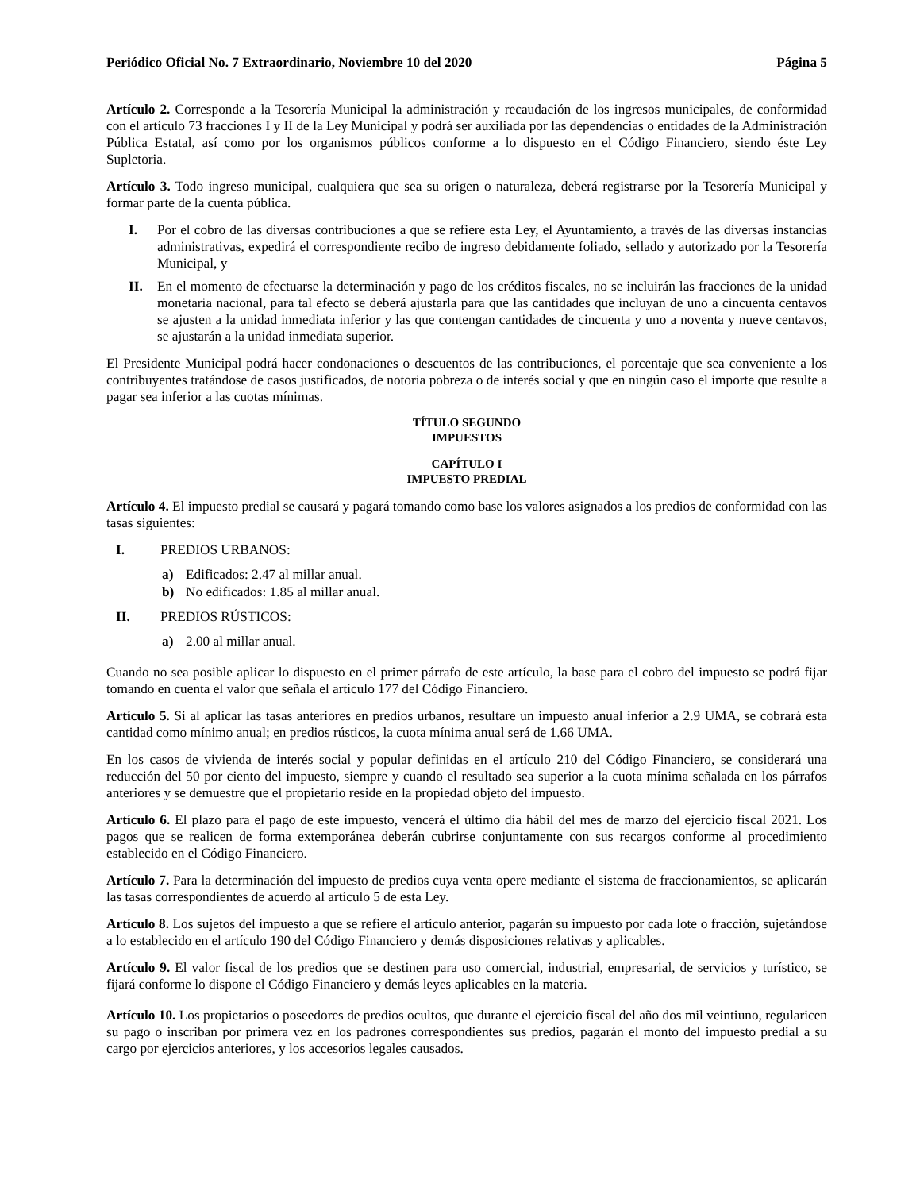Periódico Oficial No. 7 Extraordinario, Noviembre 10 del 2020 Página 5
Artículo 2. Corresponde a la Tesorería Municipal la administración y recaudación de los ingresos municipales, de conformidad con el artículo 73 fracciones I y II de la Ley Municipal y podrá ser auxiliada por las dependencias o entidades de la Administración Pública Estatal, así como por los organismos públicos conforme a lo dispuesto en el Código Financiero, siendo éste Ley Supletoria.
Artículo 3. Todo ingreso municipal, cualquiera que sea su origen o naturaleza, deberá registrarse por la Tesorería Municipal y formar parte de la cuenta pública.
I. Por el cobro de las diversas contribuciones a que se refiere esta Ley, el Ayuntamiento, a través de las diversas instancias administrativas, expedirá el correspondiente recibo de ingreso debidamente foliado, sellado y autorizado por la Tesorería Municipal, y
II. En el momento de efectuarse la determinación y pago de los créditos fiscales, no se incluirán las fracciones de la unidad monetaria nacional, para tal efecto se deberá ajustarla para que las cantidades que incluyan de uno a cincuenta centavos se ajusten a la unidad inmediata inferior y las que contengan cantidades de cincuenta y uno a noventa y nueve centavos, se ajustarán a la unidad inmediata superior.
El Presidente Municipal podrá hacer condonaciones o descuentos de las contribuciones, el porcentaje que sea conveniente a los contribuyentes tratándose de casos justificados, de notoria pobreza o de interés social y que en ningún caso el importe que resulte a pagar sea inferior a las cuotas mínimas.
TÍTULO SEGUNDO
IMPUESTOS
CAPÍTULO I
IMPUESTO PREDIAL
Artículo 4. El impuesto predial se causará y pagará tomando como base los valores asignados a los predios de conformidad con las tasas siguientes:
I. PREDIOS URBANOS:
a) Edificados: 2.47 al millar anual.
b) No edificados: 1.85 al millar anual.
II. PREDIOS RÚSTICOS:
a) 2.00 al millar anual.
Cuando no sea posible aplicar lo dispuesto en el primer párrafo de este artículo, la base para el cobro del impuesto se podrá fijar tomando en cuenta el valor que señala el artículo 177 del Código Financiero.
Artículo 5. Si al aplicar las tasas anteriores en predios urbanos, resultare un impuesto anual inferior a 2.9 UMA, se cobrará esta cantidad como mínimo anual; en predios rústicos, la cuota mínima anual será de 1.66 UMA.
En los casos de vivienda de interés social y popular definidas en el artículo 210 del Código Financiero, se considerará una reducción del 50 por ciento del impuesto, siempre y cuando el resultado sea superior a la cuota mínima señalada en los párrafos anteriores y se demuestre que el propietario reside en la propiedad objeto del impuesto.
Artículo 6. El plazo para el pago de este impuesto, vencerá el último día hábil del mes de marzo del ejercicio fiscal 2021. Los pagos que se realicen de forma extemporánea deberán cubrirse conjuntamente con sus recargos conforme al procedimiento establecido en el Código Financiero.
Artículo 7. Para la determinación del impuesto de predios cuya venta opere mediante el sistema de fraccionamientos, se aplicarán las tasas correspondientes de acuerdo al artículo 5 de esta Ley.
Artículo 8. Los sujetos del impuesto a que se refiere el artículo anterior, pagarán su impuesto por cada lote o fracción, sujetándose a lo establecido en el artículo 190 del Código Financiero y demás disposiciones relativas y aplicables.
Artículo 9. El valor fiscal de los predios que se destinen para uso comercial, industrial, empresarial, de servicios y turístico, se fijará conforme lo dispone el Código Financiero y demás leyes aplicables en la materia.
Artículo 10. Los propietarios o poseedores de predios ocultos, que durante el ejercicio fiscal del año dos mil veintiuno, regularicen su pago o inscriban por primera vez en los padrones correspondientes sus predios, pagarán el monto del impuesto predial a su cargo por ejercicios anteriores, y los accesorios legales causados.